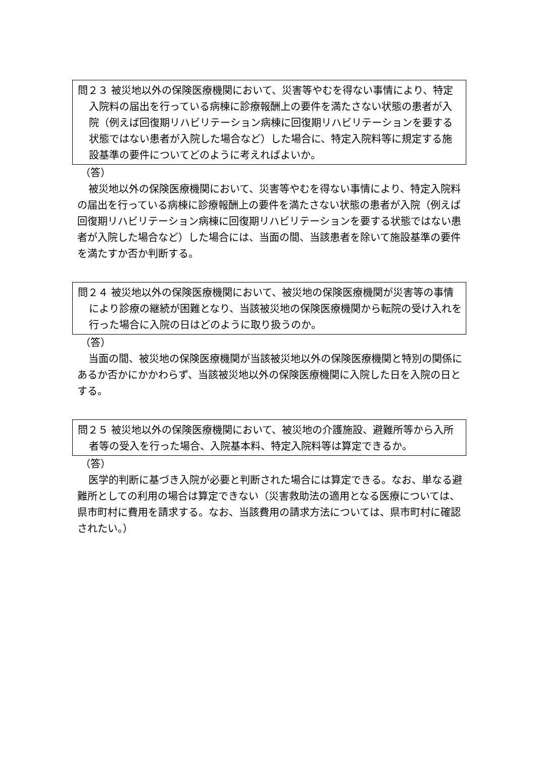問２３ 被災地以外の保険医療機関において、災害等やむを得ない事情により、特定入院料の届出を行っている病棟に診療報酬上の要件を満たさない状態の患者が入院（例えば回復期リハビリテーション病棟に回復期リハビリテーションを要する状態ではない患者が入院した場合など）した場合に、特定入院料等に規定する施設基準の要件についてどのように考えればよいか。
（答）
被災地以外の保険医療機関において、災害等やむを得ない事情により、特定入院料の届出を行っている病棟に診療報酬上の要件を満たさない状態の患者が入院（例えば回復期リハビリテーション病棟に回復期リハビリテーションを要する状態ではない患者が入院した場合など）した場合には、当面の間、当該患者を除いて施設基準の要件を満たすか否か判断する。
問２４ 被災地以外の保険医療機関において、被災地の保険医療機関が災害等の事情により診療の継続が困難となり、当該被災地の保険医療機関から転院の受け入れを行った場合に入院の日はどのように取り扱うのか。
（答）
当面の間、被災地の保険医療機関が当該被災地以外の保険医療機関と特別の関係にあるか否かにかかわらず、当該被災地以外の保険医療機関に入院した日を入院の日とする。
問２５ 被災地以外の保険医療機関において、被災地の介護施設、避難所等から入所者等の受入を行った場合、入院基本料、特定入院料等は算定できるか。
（答）
医学的判断に基づき入院が必要と判断された場合には算定できる。なお、単なる避難所としての利用の場合は算定できない（災害救助法の適用となる医療については、県市町村に費用を請求する。なお、当該費用の請求方法については、県市町村に確認されたい。）